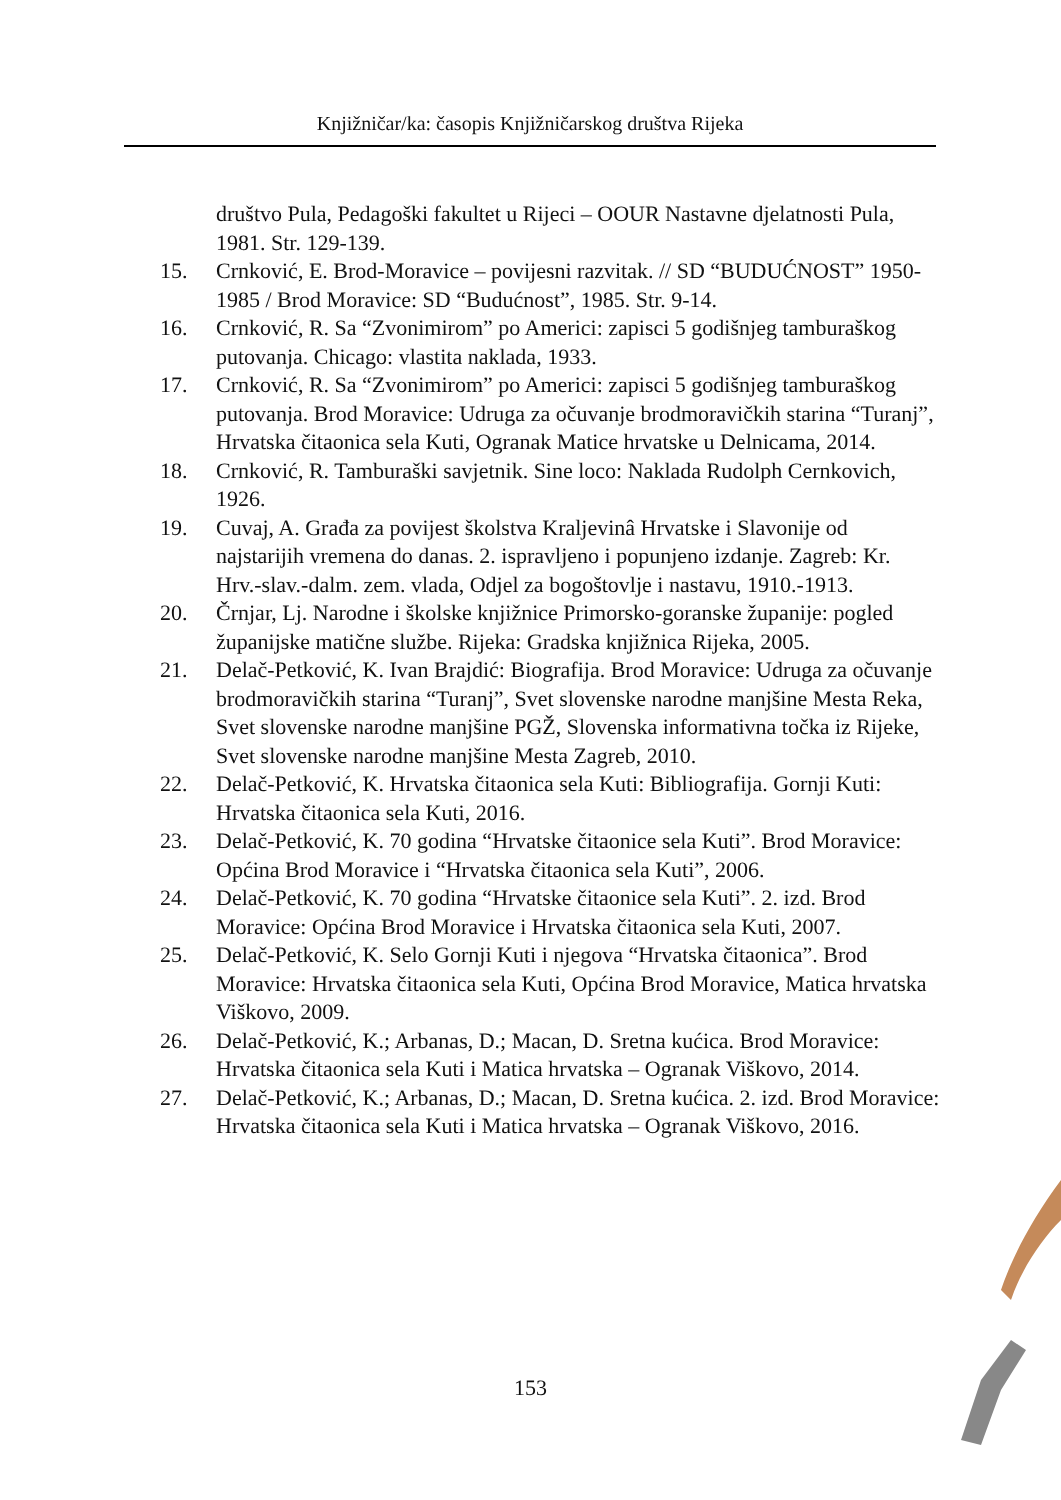Knjižničar/ka: časopis Knjižničarskog društva Rijeka
društvo Pula, Pedagoški fakultet u Rijeci – OOUR Nastavne djelatnosti Pula, 1981. Str. 129-139.
15. Crnković, E. Brod-Moravice – povijesni razvitak. // SD “BUDUĆNOST” 1950-1985 / Brod Moravice: SD “Budućnost”, 1985. Str. 9-14.
16. Crnković, R. Sa “Zvonimirom” po Americi: zapisci 5 godišnjeg tamburaškog putovanja. Chicago: vlastita naklada, 1933.
17. Crnković, R. Sa “Zvonimirom” po Americi: zapisci 5 godišnjeg tamburaškog putovanja. Brod Moravice: Udruga za očuvanje brodmoravičkih starina “Turanj”, Hrvatska čitaonica sela Kuti, Ogranak Matice hrvatske u Delnicama, 2014.
18. Crnković, R. Tamburaški savjetnik. Sine loco: Naklada Rudolph Cernkovich, 1926.
19. Cuvaj, A. Građa za povijest školstva Kraljevinâ Hrvatske i Slavonije od najstarijih vremena do danas. 2. ispravljeno i popunjeno izdanje. Zagreb: Kr. Hrv.-slav.-dalm. zem. vlada, Odjel za bogoštovlje i nastavu, 1910.-1913.
20. Črnjar, Lj. Narodne i školske knjižnice Primorsko-goranske županije: pogled županijske matične službe. Rijeka: Gradska knjižnica Rijeka, 2005.
21. Delač-Petković, K. Ivan Brajdić: Biografija. Brod Moravice: Udruga za očuvanje brodmoravičkih starina “Turanj”, Svet slovenske narodne manjšine Mesta Reka, Svet slovenske narodne manjšine PGŽ, Slovenska informativna točka iz Rijeke, Svet slovenske narodne manjšine Mesta Zagreb, 2010.
22. Delač-Petković, K. Hrvatska čitaonica sela Kuti: Bibliografija. Gornji Kuti: Hrvatska čitaonica sela Kuti, 2016.
23. Delač-Petković, K. 70 godina “Hrvatske čitaonice sela Kuti”. Brod Moravice: Općina Brod Moravice i “Hrvatska čitaonica sela Kuti”, 2006.
24. Delač-Petković, K. 70 godina “Hrvatske čitaonice sela Kuti”. 2. izd. Brod Moravice: Općina Brod Moravice i Hrvatska čitaonica sela Kuti, 2007.
25. Delač-Petković, K. Selo Gornji Kuti i njegova “Hrvatska čitaonica”. Brod Moravice: Hrvatska čitaonica sela Kuti, Općina Brod Moravice, Matica hrvatska Viškovo, 2009.
26. Delač-Petković, K.; Arbanas, D.; Macan, D. Sretna kućica. Brod Moravice: Hrvatska čitaonica sela Kuti i Matica hrvatska – Ogranak Viškovo, 2014.
27. Delač-Petković, K.; Arbanas, D.; Macan, D. Sretna kućica. 2. izd. Brod Moravice: Hrvatska čitaonica sela Kuti i Matica hrvatska – Ogranak Viškovo, 2016.
153